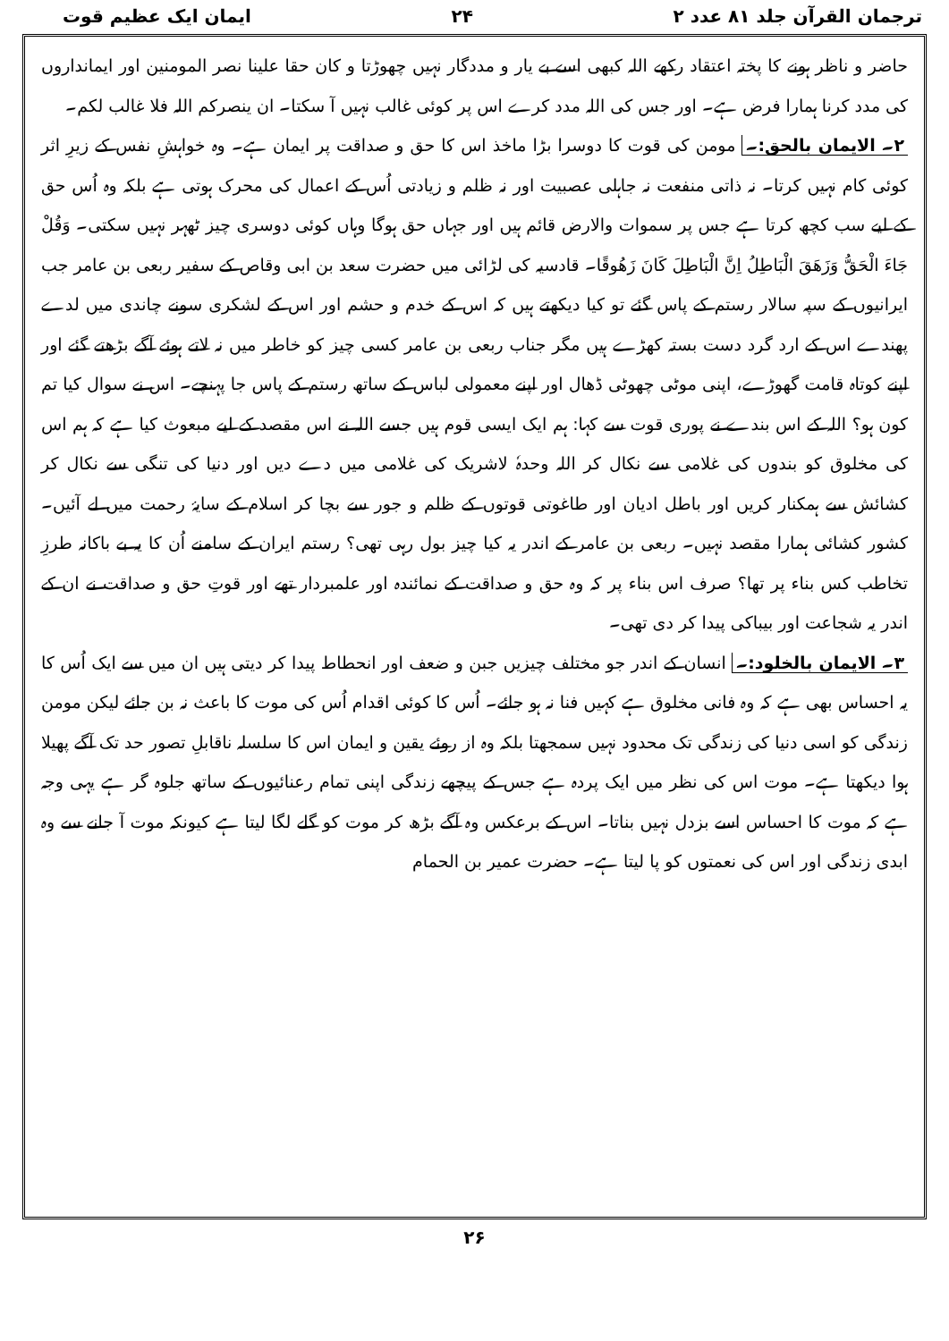ترجمان القرآن جلد ۸۱ عدد ۲ ۲۴ ایمان ایک عظیم قوت
حاضر و ناظر ہونے کا پختہ اعتقاد رکھے اللہ کبھی اسے بے یار و مددگار نہیں چھوڑتا و کان حقا علینا نصر المومنین اور ایمانداروں کی مدد کرنا ہمارا فرض ہے۔ اور جس کی اللہ مدد کرے اس پر کوئی غالب نہیں آ سکتا۔ ان ینصرکم اللہ فلا غالب لکم۔
۲۔ الایمان بالحق:۔ مومن کی قوت کا دوسرا بڑا ماخذ اس کا حق و صداقت پر ایمان ہے۔ وہ خواہشِ نفس کے زیرِ اثر کوئی کام نہیں کرتا۔ نہ ذاتی منفعت نہ جاہلی عصبیت اور نہ ظلم و زیادتی اُس کے اعمال کی محرک ہوتی ہے بلکہ وہ اُس حق کے لیے سب کچھ کرتا ہے جس پر سموات والارض قائم ہیں اور جہاں حق ہوگا وہاں کوئی دوسری چیز ٹھہر نہیں سکتی۔ وَقُلْ جَاءَ الْحَقُّ وَزَهَقَ الْبَاطِلُ اِنَّ الْبَاطِلَ كَانَ زَهُوقًا۔ قادسیہ کی لڑائی میں حضرت سعد بن ابی وقاص کے سفیر ربعی بن عامر جب ایرانیوں کے سپہ سالار رستم کے پاس گئے تو کیا دیکھتے ہیں کہ اس کے خدم و حشم اور اس کے لشکری سونے چاندی میں لدے پھندے اس کے ارد گرد دست بستہ کھڑے ہیں مگر جناب ربعی بن عامر کسی چیز کو خاطر میں نہ لاتے ہوئے آگے بڑھتے گئے اور اپنے کوتاہ قامت گھوڑے، اپنی موٹی چھوٹی ڈھال اور اپنے معمولی لباس کے ساتھ رستم کے پاس جا پہنچے۔ اس نے سوال کیا تم کون ہو؟ اللہ کے اس بندے نے پوری قوت سے کہا: ہم ایک ایسی قوم ہیں جسے اللہ نے اس مقصد کے لیے مبعوث کیا ہے کہ ہم اس کی مخلوق کو بندوں کی غلامی سے نکال کر اللہ وحدہٗ لاشریک کی غلامی میں دے دیں اور دنیا کی تنگی سے نکال کر کشائش سے ہمکنار کریں اور باطل ادیان اور طاغوتی قوتوں کے ظلم و جور سے بچا کر اسلام کے سایۂ رحمت میں لے آئیں۔ کشور کشائی ہمارا مقصد نہیں۔ ربعی بن عامر کے اندر یہ کیا چیز بول رہی تھی؟ رستم ایران کے سامنے اُن کا یہ بے باکانہ طرزِ تخاطب کس بناء پر تھا؟ صرف اس بناء پر کہ وہ حق و صداقت کے نمائندہ اور علمبردار تھے اور قوتِ حق و صداقت نے ان کے اندر یہ شجاعت اور بیباکی پیدا کر دی تھی۔
۳۔ الایمان بالخلود:۔ انسان کے اندر جو مختلف چیزیں جبن و ضعف اور انحطاط پیدا کر دیتی ہیں ان میں سے ایک اُس کا یہ احساس بھی ہے کہ وہ فانی مخلوق ہے کہیں فنا نہ ہو جائے۔ اُس کا کوئی اقدام اُس کی موت کا باعث نہ بن جائے لیکن مومن زندگی کو اسی دنیا کی زندگی تک محدود نہیں سمجھتا بلکہ وہ از روئے یقین و ایمان اس کا سلسلہ ناقابلِ تصور حد تک آگے پھیلا ہوا دیکھتا ہے۔ موت اس کی نظر میں ایک پردہ ہے جس کے پیچھے زندگی اپنی تمام رعنائیوں کے ساتھ جلوہ گر ہے یہی وجہ ہے کہ موت کا احساس اسے بزدل نہیں بناتا۔ اس کے برعکس وہ آگے بڑھ کر موت کو گلے لگا لیتا ہے کیونکہ موت آ جانے سے وہ ابدی زندگی اور اس کی نعمتوں کو پا لیتا ہے۔ حضرت عمیر بن الحمام
۲۶